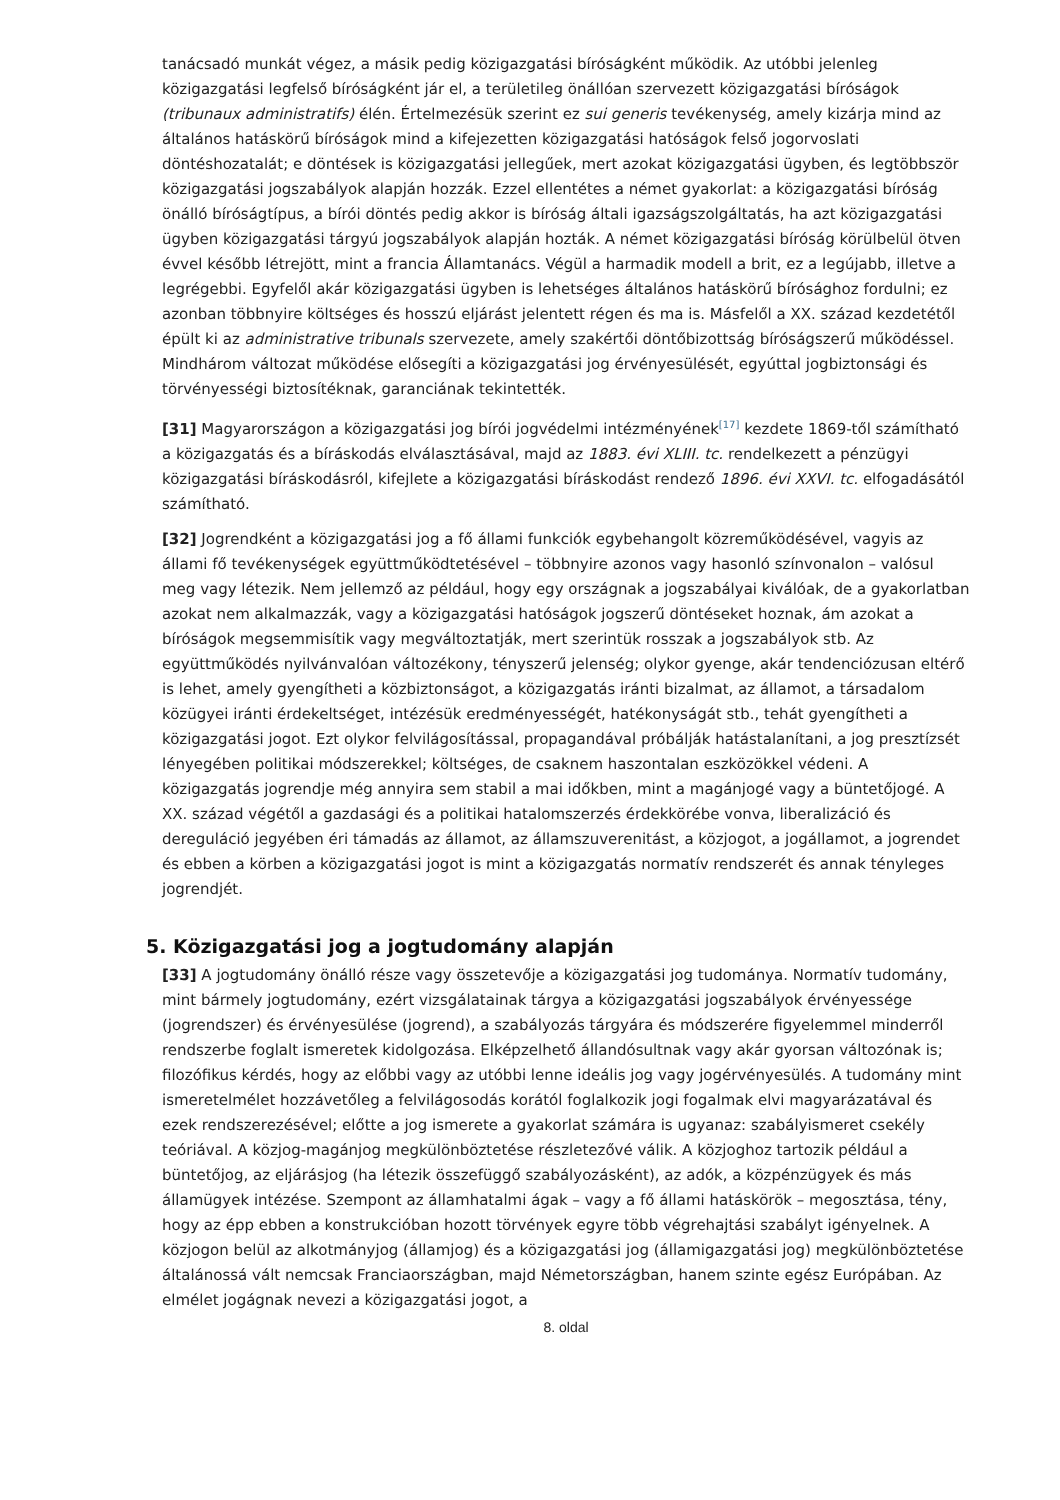tanácsadó munkát végez, a másik pedig közigazgatási bíróságként működik. Az utóbbi jelenleg közigazgatási legfelső bíróságként jár el, a területileg önállóan szervezett közigazgatási bíróságok (tribunaux administratifs) élén. Értelmezésük szerint ez sui generis tevékenység, amely kizárja mind az általános hatáskörű bíróságok mind a kifejezetten közigazgatási hatóságok felső jogorvoslati döntéshozatalát; e döntések is közigazgatási jellegűek, mert azokat közigazgatási ügyben, és legtöbbször közigazgatási jogszabályok alapján hozzák. Ezzel ellentétes a német gyakorlat: a közigazgatási bíróság önálló bíróságtípus, a bírói döntés pedig akkor is bíróság általi igazságszolgáltatás, ha azt közigazgatási ügyben közigazgatási tárgyú jogszabályok alapján hozták. A német közigazgatási bíróság körülbelül ötven évvel később létrejött, mint a francia Államtanács. Végül a harmadik modell a brit, ez a legújabb, illetve a legrégebbi. Egyfelől akár közigazgatási ügyben is lehetséges általános hatáskörű bírósághoz fordulni; ez azonban többnyire költséges és hosszú eljárást jelentett régen és ma is. Másfelől a XX. század kezdetétől épült ki az administrative tribunals szervezete, amely szakértői döntőbizottság bíróságszerű működéssel. Mindhárom változat működése elősegíti a közigazgatási jog érvényesülését, egyúttal jogbiztonsági és törvényességi biztosítéknak, garanciának tekintették.
[31] Magyarországon a közigazgatási jog bírói jogvédelmi intézményének<sup>[17]</sup> kezdete 1869-től számítható a közigazgatás és a bíráskodás elválasztásával, majd az 1883. évi XLIII. tc. rendelkezett a pénzügyi közigazgatási bíráskodásról, kifejlete a közigazgatási bíráskodást rendező 1896. évi XXVI. tc. elfogadásától számítható.
[32] Jogrendként a közigazgatási jog a fő állami funkciók egybehangolt közreműködésével, vagyis az állami fő tevékenységek együttműködtetésével – többnyire azonos vagy hasonló színvonalon – valósul meg vagy létezik. Nem jellemző az például, hogy egy országnak a jogszabályai kiválóak, de a gyakorlatban azokat nem alkalmazzák, vagy a közigazgatási hatóságok jogszerű döntéseket hoznak, ám azokat a bíróságok megsemmisítik vagy megváltoztatják, mert szerintük rosszak a jogszabályok stb. Az együttműködés nyilvánvalóan változékony, tényszerű jelenség; olykor gyenge, akár tendenciózusan eltérő is lehet, amely gyengítheti a közbiztonságot, a közigazgatás iránti bizalmat, az államot, a társadalom közügyei iránti érdekeltséget, intézésük eredményességét, hatékonyságát stb., tehát gyengítheti a közigazgatási jogot. Ezt olykor felvilágosítással, propagandával próbálják hatástalanítani, a jog presztízsét lényegében politikai módszerekkel; költséges, de csaknem haszontalan eszközökkel védeni. A közigazgatás jogrendje még annyira sem stabil a mai időkben, mint a magánjogé vagy a büntetőjogé. A XX. század végétől a gazdasági és a politikai hatalomszerzés érdekkörébe vonva, liberalizáció és dereguláció jegyében éri támadás az államot, az államszuverenitást, a közjogot, a jogállamot, a jogrendet és ebben a körben a közigazgatási jogot is mint a közigazgatás normatív rendszerét és annak tényleges jogrendjét.
5. Közigazgatási jog a jogtudomány alapján
[33] A jogtudomány önálló része vagy összetevője a közigazgatási jog tudománya. Normatív tudomány, mint bármely jogtudomány, ezért vizsgálatainak tárgya a közigazgatási jogszabályok érvényessége (jogrendszer) és érvényesülése (jogrend), a szabályozás tárgyára és módszerére figyelemmel minderről rendszerbe foglalt ismeretek kidolgozása. Elképzelhető állandósultnak vagy akár gyorsan változónak is; filozófikus kérdés, hogy az előbbi vagy az utóbbi lenne ideális jog vagy jogérvényesülés. A tudomány mint ismeretelmélet hozzávetőleg a felvilágosodás korától foglalkozik jogi fogalmak elvi magyarázatával és ezek rendszerezésével; előtte a jog ismerete a gyakorlat számára is ugyanaz: szabályismeret csekély teóriával. A közjog-magánjog megkülönböztetése részletezővé válik. A közjoghoz tartozik például a büntetőjog, az eljárásjog (ha létezik összefüggő szabályozásként), az adók, a közpénzügyek és más államügyek intézése. Szempont az államhatalmi ágak – vagy a fő állami hatáskörök – megosztása, tény, hogy az épp ebben a konstrukcióban hozott törvények egyre több végrehajtási szabályt igényelnek. A közjogon belül az alkotmányjog (államjog) és a közigazgatási jog (államigazgatási jog) megkülönböztetése általánossá vált nemcsak Franciaországban, majd Németországban, hanem szinte egész Európában. Az elmélet jogágnak nevezi a közigazgatási jogot, a
8. oldal